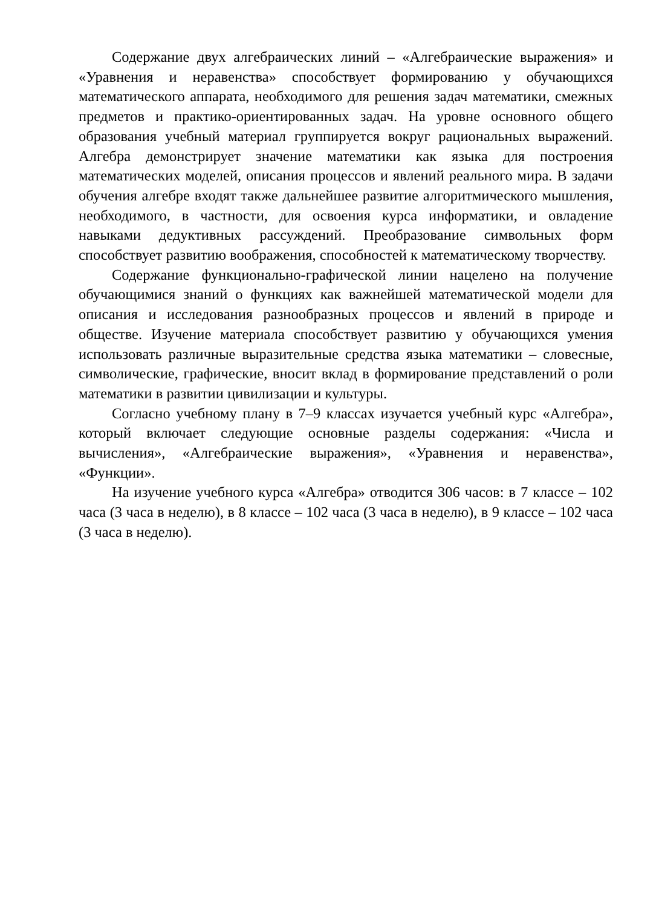Содержание двух алгебраических линий – «Алгебраические выражения» и «Уравнения и неравенства» способствует формированию у обучающихся математического аппарата, необходимого для решения задач математики, смежных предметов и практико-ориентированных задач. На уровне основного общего образования учебный материал группируется вокруг рациональных выражений. Алгебра демонстрирует значение математики как языка для построения математических моделей, описания процессов и явлений реального мира. В задачи обучения алгебре входят также дальнейшее развитие алгоритмического мышления, необходимого, в частности, для освоения курса информатики, и овладение навыками дедуктивных рассуждений. Преобразование символьных форм способствует развитию воображения, способностей к математическому творчеству.
Содержание функционально-графической линии нацелено на получение обучающимися знаний о функциях как важнейшей математической модели для описания и исследования разнообразных процессов и явлений в природе и обществе. Изучение материала способствует развитию у обучающихся умения использовать различные выразительные средства языка математики – словесные, символические, графические, вносит вклад в формирование представлений о роли математики в развитии цивилизации и культуры.
Согласно учебному плану в 7–9 классах изучается учебный курс «Алгебра», который включает следующие основные разделы содержания: «Числа и вычисления», «Алгебраические выражения», «Уравнения и неравенства», «Функции».
На изучение учебного курса «Алгебра» отводится 306 часов: в 7 классе – 102 часа (3 часа в неделю), в 8 классе – 102 часа (3 часа в неделю), в 9 классе – 102 часа (3 часа в неделю).